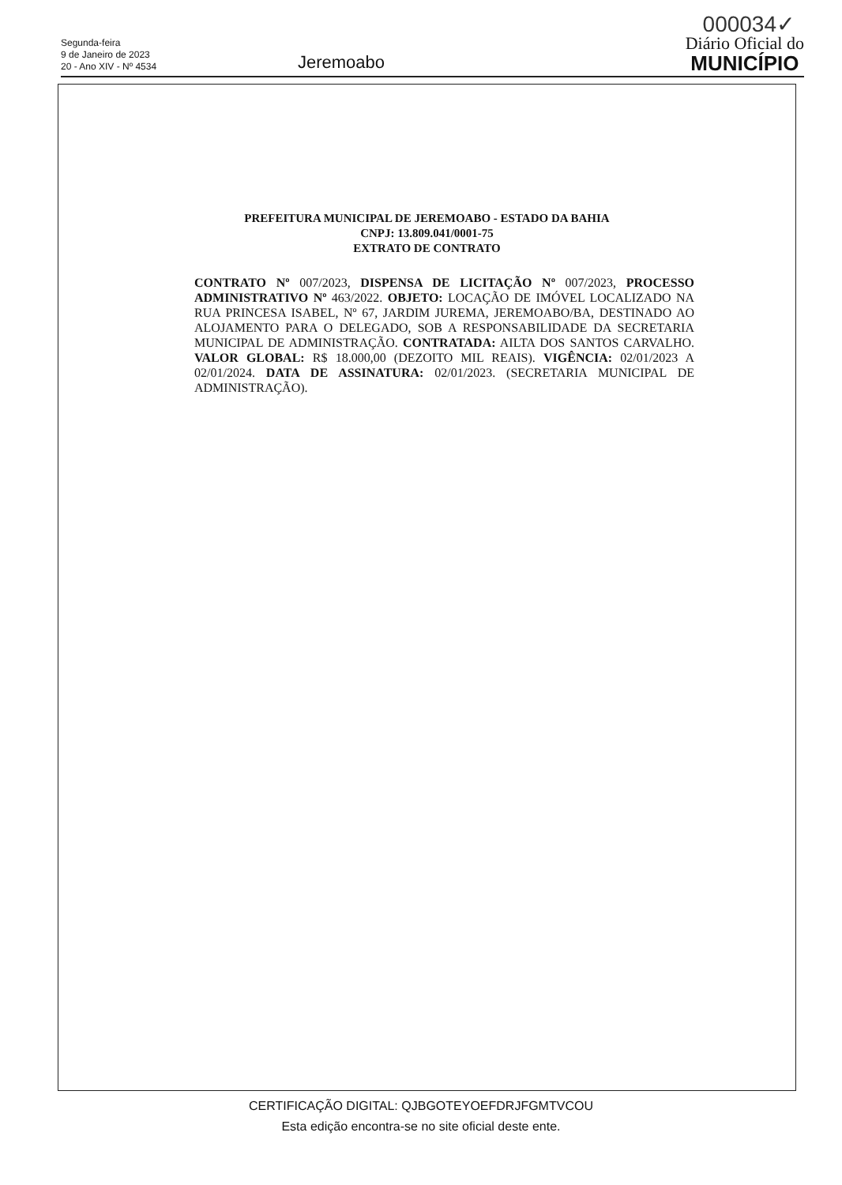000034✓
Segunda-feira
9 de Janeiro de 2023
20 - Ano XIV - Nº 4534
Jeremoabo
Diário Oficial do
MUNICÍPIO
PREFEITURA MUNICIPAL DE JEREMOABO - ESTADO DA BAHIA
CNPJ: 13.809.041/0001-75
EXTRATO DE CONTRATO
CONTRATO Nº 007/2023, DISPENSA DE LICITAÇÃO Nº 007/2023, PROCESSO ADMINISTRATIVO Nº 463/2022. OBJETO: LOCAÇÃO DE IMÓVEL LOCALIZADO NA RUA PRINCESA ISABEL, Nº 67, JARDIM JUREMA, JEREMOABO/BA, DESTINADO AO ALOJAMENTO PARA O DELEGADO, SOB A RESPONSABILIDADE DA SECRETARIA MUNICIPAL DE ADMINISTRAÇÃO. CONTRATADA: AILTA DOS SANTOS CARVALHO. VALOR GLOBAL: R$ 18.000,00 (DEZOITO MIL REAIS). VIGÊNCIA: 02/01/2023 A 02/01/2024. DATA DE ASSINATURA: 02/01/2023. (SECRETARIA MUNICIPAL DE ADMINISTRAÇÃO).
CERTIFICAÇÃO DIGITAL: QJBGOTEYOEFDRJFGMTVCOU
Esta edição encontra-se no site oficial deste ente.